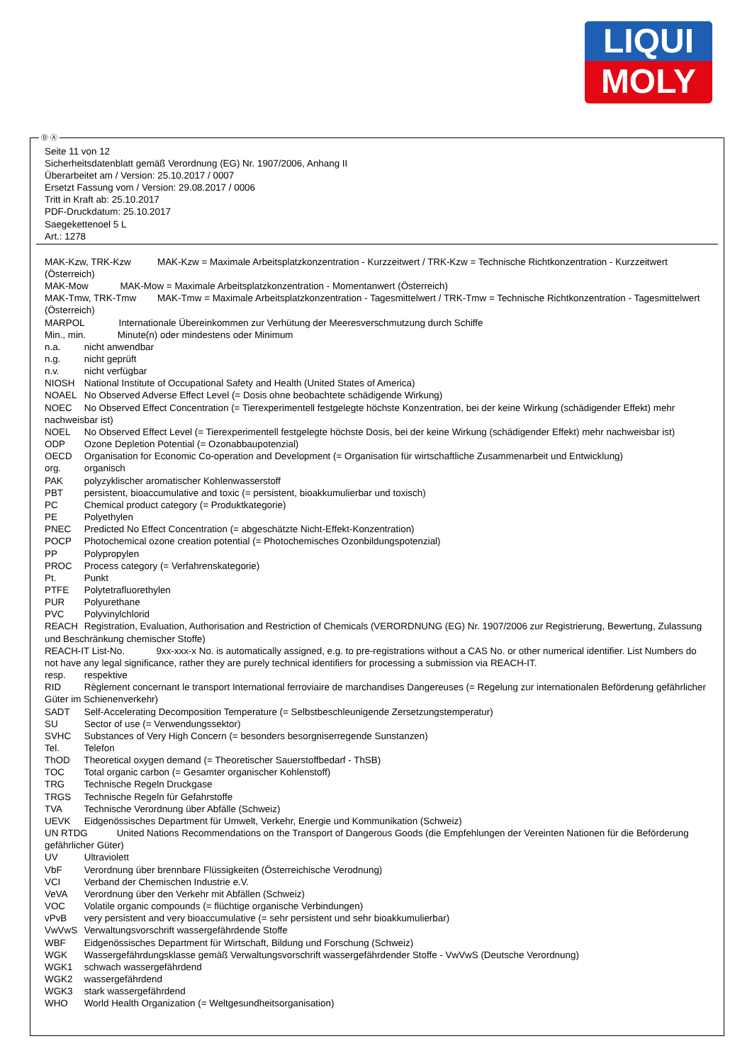LIQUI
MOLY
Ⓓ Ⓐ
Seite 11 von 12
Sicherheitsdatenblatt gemäß Verordnung (EG) Nr. 1907/2006, Anhang II
Überarbeitet am / Version: 25.10.2017 / 0007
Ersetzt Fassung vom / Version: 29.08.2017 / 0006
Tritt in Kraft ab: 25.10.2017
PDF-Druckdatum: 25.10.2017
Saegekettenoel 5 L
Art.: 1278
MAK-Kzw, TRK-Kzw MAK-Kzw = Maximale Arbeitsplatzkonzentration - Kurzzeitwert / TRK-Kzw = Technische Richtkonzentration - Kurzzeitwert (Österreich)
MAK-Mow MAK-Mow = Maximale Arbeitsplatzkonzentration - Momentanwert (Österreich)
MAK-Tmw, TRK-Tmw MAK-Tmw = Maximale Arbeitsplatzkonzentration - Tagesmittelwert / TRK-Tmw = Technische Richtkonzentration - Tagesmittelwert (Österreich)
MARPOL Internationale Übereinkommen zur Verhütung der Meeresverschmutzung durch Schiffe
Min., min. Minute(n) oder mindestens oder Minimum
n.a. nicht anwendbar
n.g. nicht geprüft
n.v. nicht verfügbar
NIOSH National Institute of Occupational Safety and Health (United States of America)
NOAEL No Observed Adverse Effect Level (= Dosis ohne beobachtete schädigende Wirkung)
NOEC No Observed Effect Concentration (= Tierexperimentell festgelegte höchste Konzentration, bei der keine Wirkung (schädigender Effekt) mehr nachweisbar ist)
NOEL No Observed Effect Level (= Tierexperimentell festgelegte höchste Dosis, bei der keine Wirkung (schädigender Effekt) mehr nachweisbar ist)
ODP Ozone Depletion Potential (= Ozonabbaupotenzial)
OECD Organisation for Economic Co-operation and Development (= Organisation für wirtschaftliche Zusammenarbeit und Entwicklung)
org. organisch
PAK polyzyklischer aromatischer Kohlenwasserstoff
PBT persistent, bioaccumulative and toxic (= persistent, bioakkumulierbar und toxisch)
PC Chemical product category (= Produktkategorie)
PE Polyethylen
PNEC Predicted No Effect Concentration (= abgeschätzte Nicht-Effekt-Konzentration)
POCP Photochemical ozone creation potential (= Photochemisches Ozonbildungspotenzial)
PP Polypropylen
PROC Process category (= Verfahrenskategorie)
Pt. Punkt
PTFE Polytetrafluorethylen
PUR Polyurethane
PVC Polyvinylchlorid
REACH Registration, Evaluation, Authorisation and Restriction of Chemicals (VERORDNUNG (EG) Nr. 1907/2006 zur Registrierung, Bewertung, Zulassung und Beschränkung chemischer Stoffe)
REACH-IT List-No. 9xx-xxx-x No. is automatically assigned, e.g. to pre-registrations without a CAS No. or other numerical identifier. List Numbers do not have any legal significance, rather they are purely technical identifiers for processing a submission via REACH-IT.
resp. respektive
RID Règlement concernant le transport International ferroviaire de marchandises Dangereuses (= Regelung zur internationalen Beförderung gefährlicher Güter im Schienenverkehr)
SADT Self-Accelerating Decomposition Temperature (= Selbstbeschleunigende Zersetzungstemperatur)
SU Sector of use (= Verwendungssektor)
SVHC Substances of Very High Concern (= besonders besorgniserregende Sunstanzen)
Tel. Telefon
ThOD Theoretical oxygen demand (= Theoretischer Sauerstoffbedarf - ThSB)
TOC Total organic carbon (= Gesamter organischer Kohlenstoff)
TRG Technische Regeln Druckgase
TRGS Technische Regeln für Gefahrstoffe
TVA Technische Verordnung über Abfälle (Schweiz)
UEVK Eidgenössisches Department für Umwelt, Verkehr, Energie und Kommunikation (Schweiz)
UN RTDG United Nations Recommendations on the Transport of Dangerous Goods (die Empfehlungen der Vereinten Nationen für die Beförderung gefährlicher Güter)
UV Ultraviolett
VbF Verordnung über brennbare Flüssigkeiten (Österreichische Verodnung)
VCI Verband der Chemischen Industrie e.V.
VeVA Verordnung über den Verkehr mit Abfällen (Schweiz)
VOC Volatile organic compounds (= flüchtige organische Verbindungen)
vPvB very persistent and very bioaccumulative (= sehr persistent und sehr bioakkumulierbar)
VwVwS Verwaltungsvorschrift wassergefährdende Stoffe
WBF Eidgenössisches Department für Wirtschaft, Bildung und Forschung (Schweiz)
WGK Wassergefährdungsklasse gemäß Verwaltungsvorschrift wassergefährdender Stoffe - VwVwS (Deutsche Verordnung)
WGK1 schwach wassergefährdend
WGK2 wassergefährdend
WGK3 stark wassergefährdend
WHO World Health Organization (= Weltgesundheitsorganisation)